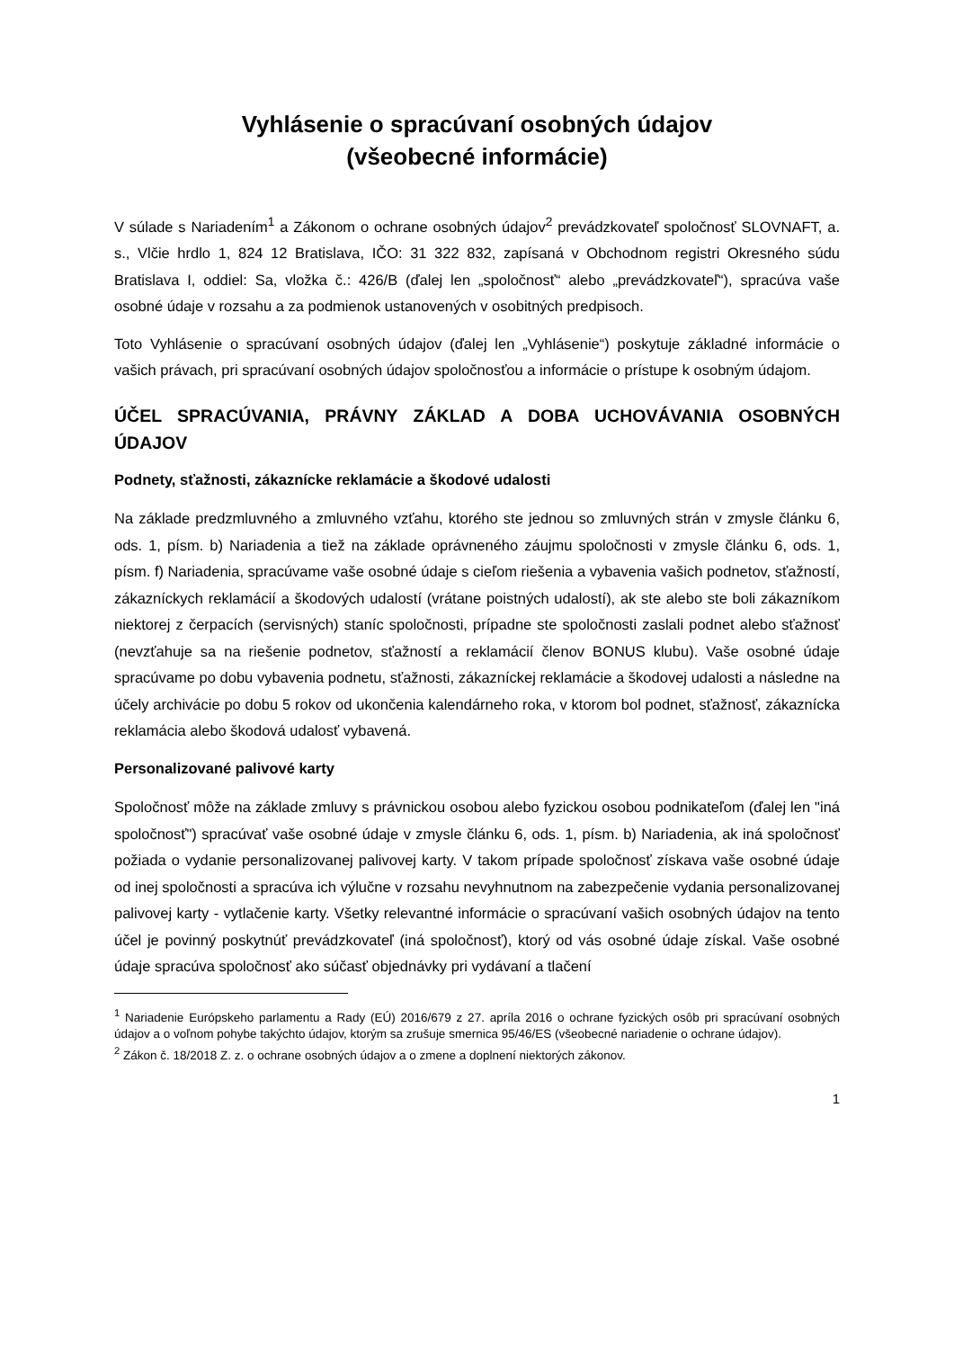Vyhlásenie o spracúvaní osobných údajov
(všeobecné informácie)
V súlade s Nariadením<sup>1</sup> a Zákonom o ochrane osobných údajov<sup>2</sup> prevádzkovateľ spoločnosť SLOVNAFT, a. s., Vlčie hrdlo 1, 824 12 Bratislava, IČO: 31 322 832, zapísaná v Obchodnom registri Okresného súdu Bratislava I, oddiel: Sa, vložka č.: 426/B (ďalej len „spoločnosť“ alebo „prevádzkovateľ“), spracúva vaše osobné údaje v rozsahu a za podmienok ustanovených v osobitných predpisoch.
Toto Vyhlásenie o spracúvaní osobných údajov (ďalej len „Vyhlásenie“) poskytuje základné informácie o vašich právach, pri spracúvaní osobných údajov spoločnosťou a informácie o prístupe k osobným údajom.
ÚČEL SPRACÚVANIA, PRÁVNY ZÁKLAD A DOBA UCHOVÁVANIA OSOBNÝCH ÚDAJOV
Podnety, sťažnosti, zákaznícke reklamácie a škodové udalosti
Na základe predzmluvného a zmluvného vzťahu, ktorého ste jednou so zmluvných strán v zmysle článku 6, ods. 1, písm. b) Nariadenia a tiež na základe oprávneného záujmu spoločnosti v zmysle článku 6, ods. 1, písm. f) Nariadenia, spracúvame vaše osobné údaje s cieľom riešenia a vybavenia vašich podnetov, sťažností, zákazníckych reklamácií a škodových udalostí (vrátane poistných udalostí), ak ste alebo ste boli zákazníkom niektorej z čerpacích (servisných) staníc spoločnosti, prípadne ste spoločnosti zaslali podnet alebo sťažnosť (nevzťahuje sa na riešenie podnetov, sťažností a reklamácií členov BONUS klubu). Vaše osobné údaje spracúvame po dobu vybavenia podnetu, sťažnosti, zákazníckej reklamácie a škodovej udalosti a následne na účely archivácie po dobu 5 rokov od ukončenia kalendárneho roka, v ktorom bol podnet, sťažnosť, zákaznícka reklamácia alebo škodová udalosť vybavená.
Personalizované palivové karty
Spoločnosť môže na základe zmluvy s právnickou osobou alebo fyzickou osobou podnikateľom (ďalej len "iná spoločnosť") spracúvať vaše osobné údaje v zmysle článku 6, ods. 1, písm. b) Nariadenia, ak iná spoločnosť požiada o vydanie personalizovanej palivovej karty. V takom prípade spoločnosť získava vaše osobné údaje od inej spoločnosti a spracúva ich výlučne v rozsahu nevyhnutnom na zabezpečenie vydania personalizovanej palivovej karty - vytlačenie karty. Všetky relevantné informácie o spracúvaní vašich osobných údajov na tento účel je povinný poskytnúť prevádzkovateľ (iná spoločnosť), ktorý od vás osobné údaje získal. Vaše osobné údaje spracúva spoločnosť ako súčasť objednávky pri vydávaní a tlačení
<sup>1</sup> Nariadenie Európskeho parlamentu a Rady (EÚ) 2016/679 z 27. apríla 2016 o ochrane fyzických osôb pri spracúvaní osobných údajov a o voľnom pohybe takýchto údajov, ktorým sa zrušuje smernica 95/46/ES (všeobecné nariadenie o ochrane údajov).
<sup>2</sup> Zákon č. 18/2018 Z. z. o ochrane osobných údajov a o zmene a doplnení niektorých zákonov.
1